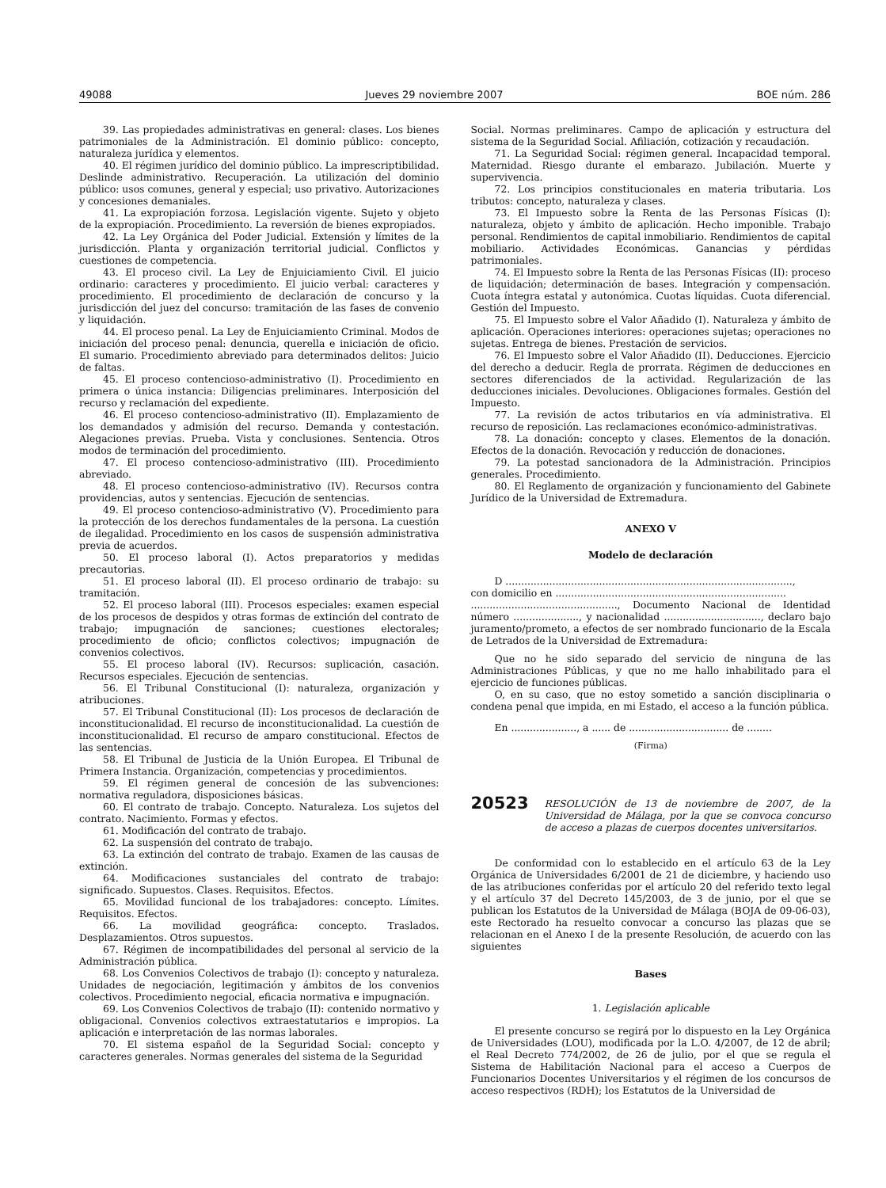49088 Jueves 29 noviembre 2007 BOE núm. 286
39. Las propiedades administrativas en general: clases. Los bienes patrimoniales de la Administración. El dominio público: concepto, naturaleza jurídica y elementos.
40. El régimen jurídico del dominio público. La imprescriptibilidad. Deslinde administrativo. Recuperación. La utilización del dominio público: usos comunes, general y especial; uso privativo. Autorizaciones y concesiones demaniales.
41. La expropiación forzosa. Legislación vigente. Sujeto y objeto de la expropiación. Procedimiento. La reversión de bienes expropiados.
42. La Ley Orgánica del Poder Judicial. Extensión y límites de la jurisdicción. Planta y organización territorial judicial. Conflictos y cuestiones de competencia.
43. El proceso civil. La Ley de Enjuiciamiento Civil. El juicio ordinario: caracteres y procedimiento. El juicio verbal: caracteres y procedimiento. El procedimiento de declaración de concurso y la jurisdicción del juez del concurso: tramitación de las fases de convenio y liquidación.
44. El proceso penal. La Ley de Enjuiciamiento Criminal. Modos de iniciación del proceso penal: denuncia, querella e iniciación de oficio. El sumario. Procedimiento abreviado para determinados delitos: Juicio de faltas.
45. El proceso contencioso-administrativo (I). Procedimiento en primera o única instancia: Diligencias preliminares. Interposición del recurso y reclamación del expediente.
46. El proceso contencioso-administrativo (II). Emplazamiento de los demandados y admisión del recurso. Demanda y contestación. Alegaciones previas. Prueba. Vista y conclusiones. Sentencia. Otros modos de terminación del procedimiento.
47. El proceso contencioso-administrativo (III). Procedimiento abreviado.
48. El proceso contencioso-administrativo (IV). Recursos contra providencias, autos y sentencias. Ejecución de sentencias.
49. El proceso contencioso-administrativo (V). Procedimiento para la protección de los derechos fundamentales de la persona. La cuestión de ilegalidad. Procedimiento en los casos de suspensión administrativa previa de acuerdos.
50. El proceso laboral (I). Actos preparatorios y medidas precautorias.
51. El proceso laboral (II). El proceso ordinario de trabajo: su tramitación.
52. El proceso laboral (III). Procesos especiales: examen especial de los procesos de despidos y otras formas de extinción del contrato de trabajo; impugnación de sanciones; cuestiones electorales; procedimiento de oficio; conflictos colectivos; impugnación de convenios colectivos.
55. El proceso laboral (IV). Recursos: suplicación, casación. Recursos especiales. Ejecución de sentencias.
56. El Tribunal Constitucional (I): naturaleza, organización y atribuciones.
57. El Tribunal Constitucional (II): Los procesos de declaración de inconstitucionalidad. El recurso de inconstitucionalidad. La cuestión de inconstitucionalidad. El recurso de amparo constitucional. Efectos de las sentencias.
58. El Tribunal de Justicia de la Unión Europea. El Tribunal de Primera Instancia. Organización, competencias y procedimientos.
59. El régimen general de concesión de las subvenciones: normativa reguladora, disposiciones básicas.
60. El contrato de trabajo. Concepto. Naturaleza. Los sujetos del contrato. Nacimiento. Formas y efectos.
61. Modificación del contrato de trabajo.
62. La suspensión del contrato de trabajo.
63. La extinción del contrato de trabajo. Examen de las causas de extinción.
64. Modificaciones sustanciales del contrato de trabajo: significado. Supuestos. Clases. Requisitos. Efectos.
65. Movilidad funcional de los trabajadores: concepto. Límites. Requisitos. Efectos.
66. La movilidad geográfica: concepto. Traslados. Desplazamientos. Otros supuestos.
67. Régimen de incompatibilidades del personal al servicio de la Administración pública.
68. Los Convenios Colectivos de trabajo (I): concepto y naturaleza. Unidades de negociación, legitimación y ámbitos de los convenios colectivos. Procedimiento negocial, eficacia normativa e impugnación.
69. Los Convenios Colectivos de trabajo (II): contenido normativo y obligacional. Convenios colectivos extraestatutarios e impropios. La aplicación e interpretación de las normas laborales.
70. El sistema español de la Seguridad Social: concepto y caracteres generales. Normas generales del sistema de la Seguridad
Social. Normas preliminares. Campo de aplicación y estructura del sistema de la Seguridad Social. Afiliación, cotización y recaudación.
71. La Seguridad Social: régimen general. Incapacidad temporal. Maternidad. Riesgo durante el embarazo. Jubilación. Muerte y supervivencia.
72. Los principios constitucionales en materia tributaria. Los tributos: concepto, naturaleza y clases.
73. El Impuesto sobre la Renta de las Personas Físicas (I): naturaleza, objeto y ámbito de aplicación. Hecho imponible. Trabajo personal. Rendimientos de capital inmobiliario. Rendimientos de capital mobiliario. Actividades Económicas. Ganancias y pérdidas patrimoniales.
74. El Impuesto sobre la Renta de las Personas Físicas (II): proceso de liquidación; determinación de bases. Integración y compensación. Cuota íntegra estatal y autonómica. Cuotas líquidas. Cuota diferencial. Gestión del Impuesto.
75. El Impuesto sobre el Valor Añadido (I). Naturaleza y ámbito de aplicación. Operaciones interiores: operaciones sujetas; operaciones no sujetas. Entrega de bienes. Prestación de servicios.
76. El Impuesto sobre el Valor Añadido (II). Deducciones. Ejercicio del derecho a deducir. Regla de prorrata. Régimen de deducciones en sectores diferenciados de la actividad. Regularización de las deducciones iniciales. Devoluciones. Obligaciones formales. Gestión del Impuesto.
77. La revisión de actos tributarios en vía administrativa. El recurso de reposición. Las reclamaciones económico-administrativas.
78. La donación: concepto y clases. Elementos de la donación. Efectos de la donación. Revocación y reducción de donaciones.
79. La potestad sancionadora de la Administración. Principios generales. Procedimiento.
80. El Reglamento de organización y funcionamiento del Gabinete Jurídico de la Universidad de Extremadura.
ANEXO V
Modelo de declaración
D ............................................................................................,
con domicilio en ..........................................................................
..............................................., Documento Nacional de Identidad número ....................., y nacionalidad ..............................., declaro bajo juramento/prometo, a efectos de ser nombrado funcionario de la Escala de Letrados de la Universidad de Extremadura:
Que no he sido separado del servicio de ninguna de las Administraciones Públicas, y que no me hallo inhabilitado para el ejercicio de funciones públicas.
O, en su caso, que no estoy sometido a sanción disciplinaria o condena penal que impida, en mi Estado, el acceso a la función pública.
En ....................., a ...... de ................................ de ........
(Firma)
20523 RESOLUCIÓN de 13 de noviembre de 2007, de la Universidad de Málaga, por la que se convoca concurso de acceso a plazas de cuerpos docentes universitarios.
De conformidad con lo establecido en el artículo 63 de la Ley Orgánica de Universidades 6/2001 de 21 de diciembre, y haciendo uso de las atribuciones conferidas por el artículo 20 del referido texto legal y el artículo 37 del Decreto 145/2003, de 3 de junio, por el que se publican los Estatutos de la Universidad de Málaga (BOJA de 09-06-03), este Rectorado ha resuelto convocar a concurso las plazas que se relacionan en el Anexo I de la presente Resolución, de acuerdo con las siguientes
Bases
1. Legislación aplicable
El presente concurso se regirá por lo dispuesto en la Ley Orgánica de Universidades (LOU), modificada por la L.O. 4/2007, de 12 de abril; el Real Decreto 774/2002, de 26 de julio, por el que se regula el Sistema de Habilitación Nacional para el acceso a Cuerpos de Funcionarios Docentes Universitarios y el régimen de los concursos de acceso respectivos (RDH); los Estatutos de la Universidad de